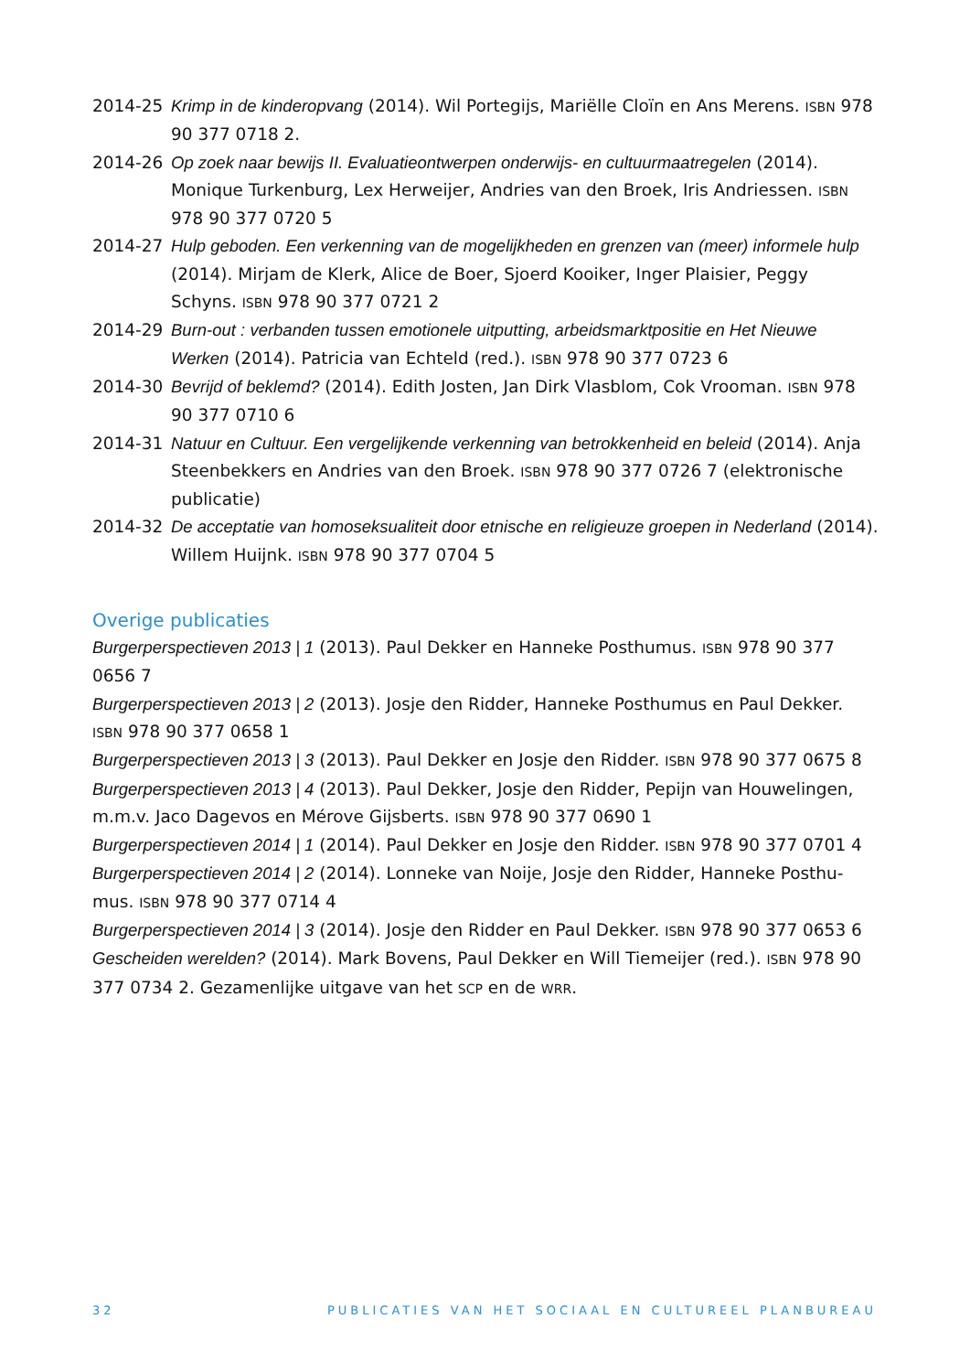2014-25 Krimp in de kinderopvang (2014). Wil Portegijs, Mariëlle Cloïn en Ans Merens. ISBN 978 90 377 0718 2.
2014-26 Op zoek naar bewijs II. Evaluatieontwerpen onderwijs- en cultuurmaatregelen (2014). Monique Turkenburg, Lex Herweijer, Andries van den Broek, Iris Andriessen. ISBN 978 90 377 0720 5
2014-27 Hulp geboden. Een verkenning van de mogelijkheden en grenzen van (meer) informele hulp (2014). Mirjam de Klerk, Alice de Boer, Sjoerd Kooiker, Inger Plaisier, Peggy Schyns. ISBN 978 90 377 0721 2
2014-29 Burn-out : verbanden tussen emotionele uitputting, arbeidsmarktpositie en Het Nieuwe Werken (2014). Patricia van Echteld (red.). ISBN 978 90 377 0723 6
2014-30 Bevrijd of beklemd? (2014). Edith Josten, Jan Dirk Vlasblom, Cok Vrooman. ISBN 978 90 377 0710 6
2014-31 Natuur en Cultuur. Een vergelijkende verkenning van betrokkenheid en beleid (2014). Anja Steenbekkers en Andries van den Broek. ISBN 978 90 377 0726 7 (elektronische publicatie)
2014-32 De acceptatie van homoseksualiteit door etnische en religieuze groepen in Nederland (2014). Willem Huijnk. ISBN 978 90 377 0704 5
Overige publicaties
Burgerperspectieven 2013 | 1 (2013). Paul Dekker en Hanneke Posthumus. ISBN 978 90 377 0656 7
Burgerperspectieven 2013 | 2 (2013). Josje den Ridder, Hanneke Posthumus en Paul Dekker. ISBN 978 90 377 0658 1
Burgerperspectieven 2013 | 3 (2013). Paul Dekker en Josje den Ridder. ISBN 978 90 377 0675 8
Burgerperspectieven 2013 | 4 (2013). Paul Dekker, Josje den Ridder, Pepijn van Houwelingen, m.m.v. Jaco Dagevos en Mérove Gijsberts. ISBN 978 90 377 0690 1
Burgerperspectieven 2014 | 1 (2014). Paul Dekker en Josje den Ridder. ISBN 978 90 377 0701 4
Burgerperspectieven 2014 | 2 (2014). Lonneke van Noije, Josje den Ridder, Hanneke Posthu-mus. ISBN 978 90 377 0714 4
Burgerperspectieven 2014 | 3 (2014). Josje den Ridder en Paul Dekker. ISBN 978 90 377 0653 6
Gescheiden werelden? (2014). Mark Bovens, Paul Dekker en Will Tiemeijer (red.). ISBN 978 90 377 0734 2. Gezamenlijke uitgave van het SCP en de WRR.
32 PUBLICATIES VAN HET SOCIAAL EN CULTUREEL PLANBUREAU